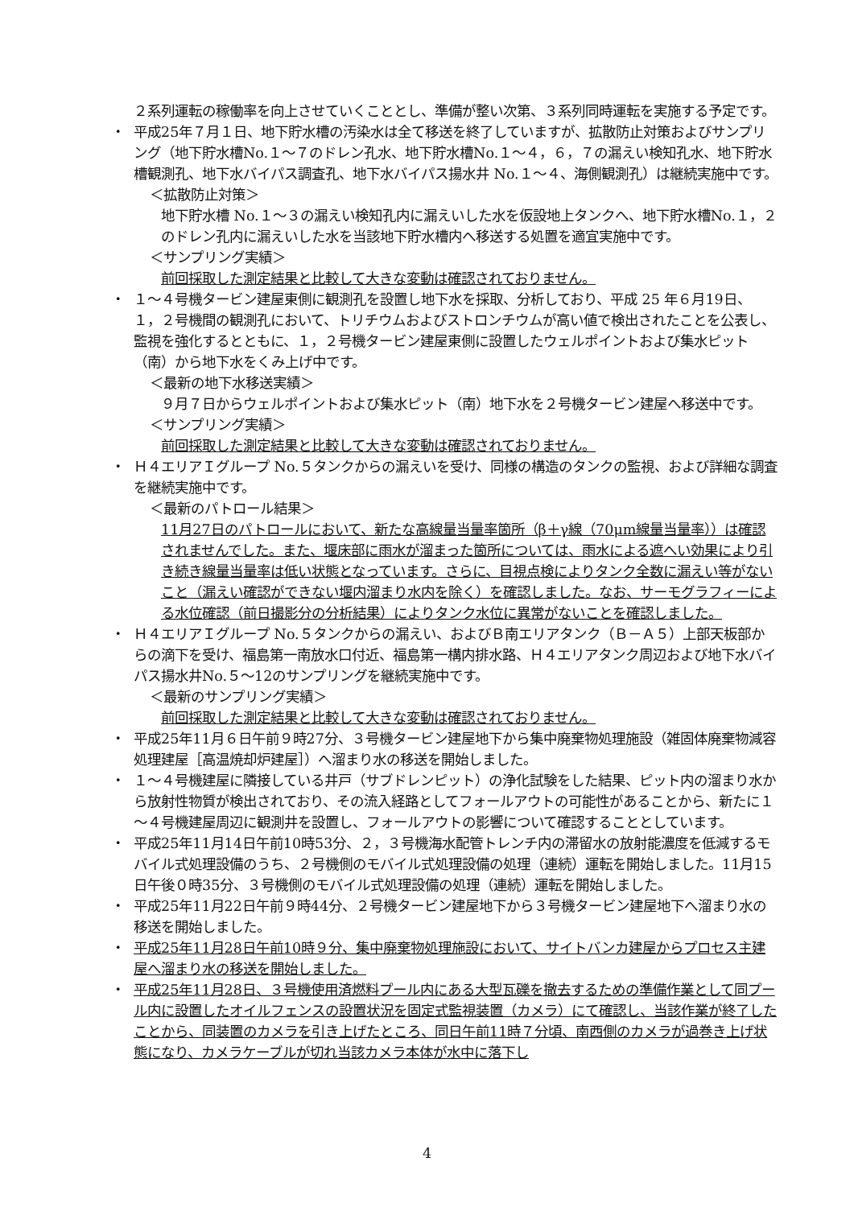２系列運転の稼働率を向上させていくこととし、準備が整い次第、３系列同時運転を実施する予定です。
・ 平成25年７月１日、地下貯水槽の汚染水は全て移送を終了していますが、拡散防止対策およびサンプリング（地下貯水槽No.１～７のドレン孔水、地下貯水槽No.１～４，６，７の漏えい検知孔水、地下貯水槽観測孔、地下水バイパス調査孔、地下水バイパス揚水井 No.１～４、海側観測孔）は継続実施中です。
＜拡散防止対策＞
地下貯水槽 No.１～３の漏えい検知孔内に漏えいした水を仮設地上タンクへ、地下貯水槽No.１，２のドレン孔内に漏えいした水を当該地下貯水槽内へ移送する処置を適宜実施中です。
＜サンプリング実績＞
前回採取した測定結果と比較して大きな変動は確認されておりません。
・ １～４号機タービン建屋東側に観測孔を設置し地下水を採取、分析しており、平成 25 年６月19日、１，２号機間の観測孔において、トリチウムおよびストロンチウムが高い値で検出されたことを公表し、監視を強化するとともに、１，２号機タービン建屋東側に設置したウェルポイントおよび集水ピット（南）から地下水をくみ上げ中です。
＜最新の地下水移送実績＞
９月７日からウェルポイントおよび集水ピット（南）地下水を２号機タービン建屋へ移送中です。
＜サンプリング実績＞
前回採取した測定結果と比較して大きな変動は確認されておりません。
・ Ｈ４エリアＩグループ No.５タンクからの漏えいを受け、同様の構造のタンクの監視、および詳細な調査を継続実施中です。
＜最新のパトロール結果＞
11月27日のパトロールにおいて、新たな高線量当量率箇所（β＋γ線（70μm線量当量率））は確認されませんでした。また、堰床部に雨水が溜まった箇所については、雨水による遮へい効果により引き続き線量当量率は低い状態となっています。さらに、目視点検によりタンク全数に漏えい等がないこと（漏えい確認ができない堰内溜まり水内を除く）を確認しました。なお、サーモグラフィーによる水位確認（前日撮影分の分析結果）によりタンク水位に異常がないことを確認しました。
・ Ｈ４エリアＩグループ No.５タンクからの漏えい、およびＢ南エリアタンク（Ｂ－Ａ５）上部天板部からの滴下を受け、福島第一南放水口付近、福島第一構内排水路、Ｈ４エリアタンク周辺および地下水バイパス揚水井No.５～12のサンプリングを継続実施中です。
＜最新のサンプリング実績＞
前回採取した測定結果と比較して大きな変動は確認されておりません。
・ 平成25年11月６日午前９時27分、３号機タービン建屋地下から集中廃棄物処理施設（雑固体廃棄物減容処理建屋［高温焼却炉建屋］）へ溜まり水の移送を開始しました。
・ １～４号機建屋に隣接している井戸（サブドレンピット）の浄化試験をした結果、ピット内の溜まり水から放射性物質が検出されており、その流入経路としてフォールアウトの可能性があることから、新たに１～４号機建屋周辺に観測井を設置し、フォールアウトの影響について確認することとしています。
・ 平成25年11月14日午前10時53分、２，３号機海水配管トレンチ内の滞留水の放射能濃度を低減するモバイル式処理設備のうち、２号機側のモバイル式処理設備の処理（連続）運転を開始しました。11月15日午後０時35分、３号機側のモバイル式処理設備の処理（連続）運転を開始しました。
・ 平成25年11月22日午前９時44分、２号機タービン建屋地下から３号機タービン建屋地下へ溜まり水の移送を開始しました。
・ 平成25年11月28日午前10時９分、集中廃棄物処理施設において、サイトバンカ建屋からプロセス主建屋へ溜まり水の移送を開始しました。
・ 平成25年11月28日、３号機使用済燃料プール内にある大型瓦礫を撤去するための準備作業として同プール内に設置したオイルフェンスの設置状況を固定式監視装置（カメラ）にて確認し、当該作業が終了したことから、同装置のカメラを引き上げたところ、同日午前11時７分頃、南西側のカメラが過巻き上げ状態になり、カメラケーブルが切れ当該カメラ本体が水中に落下し
4